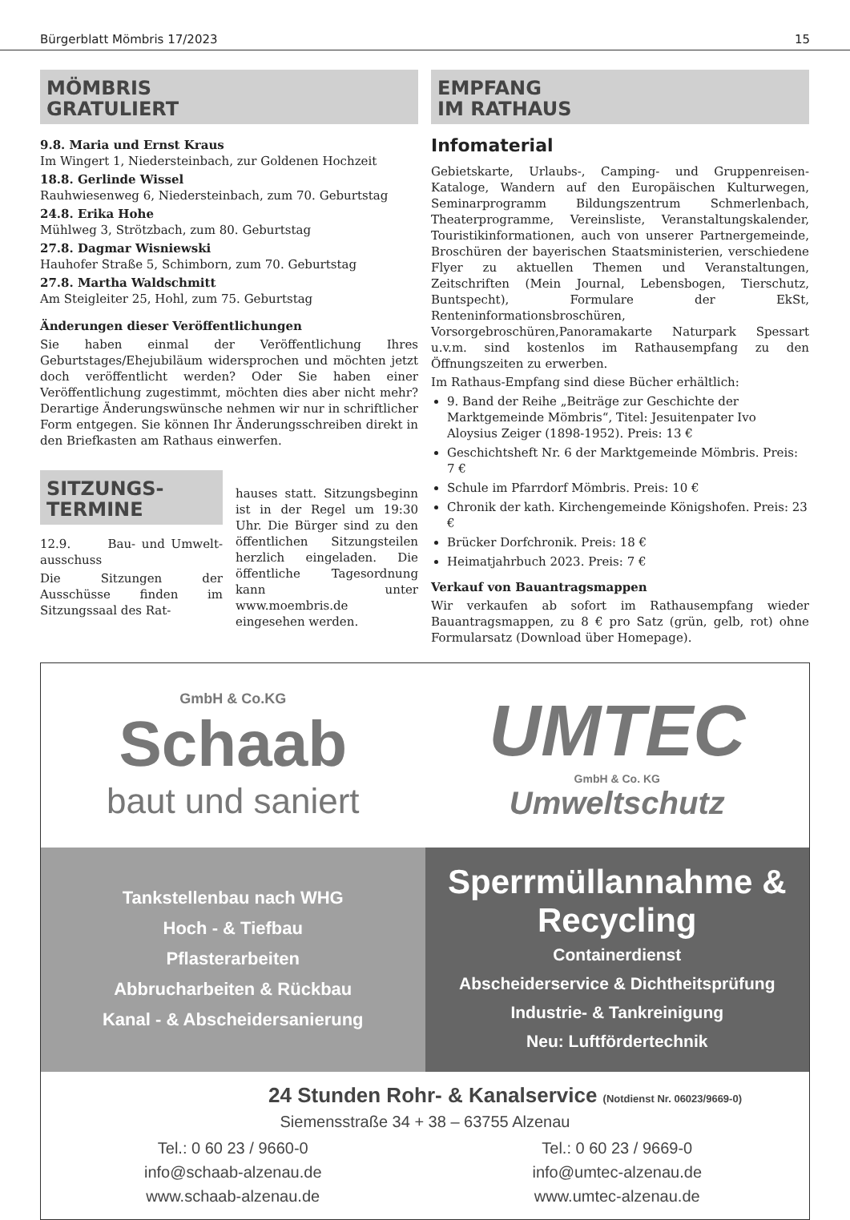Bürgerblatt Mömbris 17/2023 15
MÖMBRIS
GRATULIERT
9.8. Maria und Ernst Kraus
Im Wingert 1, Niedersteinbach, zur Goldenen Hochzeit
18.8. Gerlinde Wissel
Rauhwiesenweg 6, Niedersteinbach, zum 70. Geburtstag
24.8. Erika Hohe
Mühlweg 3, Strötzbach, zum 80. Geburtstag
27.8. Dagmar Wisniewski
Hauhofer Straße 5, Schimborn, zum 70. Geburtstag
27.8. Martha Waldschmitt
Am Steigleiter 25, Hohl, zum 75. Geburtstag
Änderungen dieser Veröffentlichungen
Sie haben einmal der Veröffentlichung Ihres Geburtstages/Ehejubiläum widersprochen und möchten jetzt doch veröffentlicht werden? Oder Sie haben einer Veröffentlichung zugestimmt, möchten dies aber nicht mehr? Derartige Änderungswünsche nehmen wir nur in schriftlicher Form entgegen. Sie können Ihr Änderungsschreiben direkt in den Briefkasten am Rathaus einwerfen.
SITZUNGS-
TERMINE
12.9. Bau- und Umwelt­ausschuss
Die Sitzungen der Ausschüsse finden im Sitzungssaal des Rat-
hauses statt. Sitzungsbeginn ist in der Regel um 19:30 Uhr. Die Bürger sind zu den öffentlichen Sitzungsteilen herzlich eingeladen. Die öffentliche Tagesordnung kann unter www.moembris.de eingesehen werden.
EMPFANG
IM RATHAUS
Infomaterial
Gebietskarte, Urlaubs-, Camping- und Gruppenreisen-Kataloge, Wandern auf den Europäischen Kulturwegen, Seminarprogramm Bildungszentrum Schmerlenbach, Theaterprogramme, Vereinsliste, Veranstaltungskalender, Touristikinformationen, auch von unserer Partnergemeinde, Broschüren der bayerischen Staatsministerien, verschiedene Flyer zu aktuellen Themen und Veranstaltungen, Zeitschriften (Mein Journal, Lebensbogen, Tierschutz, Buntspecht), Formulare der EkSt, Renteninformationsbroschüren, Vorsorgebroschüren,Panoramakarte Naturpark Spessart u.v.m. sind kostenlos im Rathausempfang zu den Öffnungszeiten zu erwerben.
Im Rathaus-Empfang sind diese Bücher erhältlich:
9. Band der Reihe „Beiträge zur Geschichte der Marktgemeinde Mömbris“, Titel: Jesuitenpater Ivo Aloysius Zeiger (1898-1952). Preis: 13 €
Geschichtsheft Nr. 6 der Marktgemeinde Mömbris. Preis: 7 €
Schule im Pfarrdorf Mömbris. Preis: 10 €
Chronik der kath. Kirchengemeinde Königshofen. Preis: 23 €
Brücker Dorfchronik. Preis: 18 €
Heimatjahrbuch 2023. Preis: 7 €
Verkauf von Bauantragsmappen
Wir verkaufen ab sofort im Rathausempfang wieder Bauantragsmappen, zu 8 € pro Satz (grün, gelb, rot) ohne Formularsatz (Download über Homepage).
GmbH & Co.KG
Schaab
baut und saniert
UMTEC
GmbH & Co. KG
Umweltschutz
Tankstellenbau nach WHG
Hoch - & Tiefbau
Pflasterarbeiten
Abbrucharbeiten & Rückbau
Kanal - & Abscheidersanierung
Sperrmüllannahme &
Recycling
Containerdienst
Abscheiderservice & Dichtheitsprüfung
Industrie- & Tankreinigung
Neu: Luftfördertechnik
24 Stunden Rohr- & Kanalservice (Notdienst Nr. 06023/9669-0)
Siemensstraße 34 + 38 – 63755 Alzenau
Tel.: 0 60 23 / 9660-0
info@schaab-alzenau.de
www.schaab-alzenau.de
Tel.: 0 60 23 / 9669-0
info@umtec-alzenau.de
www.umtec-alzenau.de